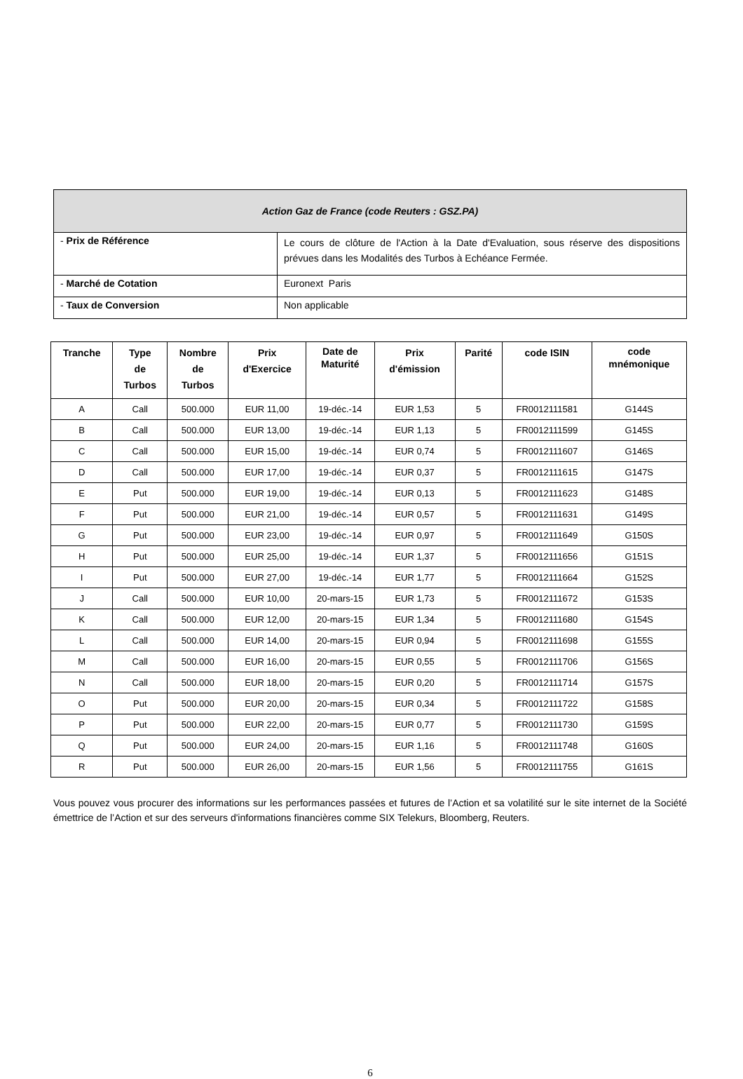| Action Gaz de France (code Reuters : GSZ.PA) | |
| --- | --- |
| - Prix de Référence | Le cours de clôture de l'Action à la Date d'Evaluation, sous réserve des dispositions prévues dans les Modalités des Turbos à Echéance Fermée. |
| - Marché de Cotation | Euronext Paris |
| - Taux de Conversion | Non applicable |
| Tranche | Type de Turbos | Nombre de Turbos | Prix d'Exercice | Date de Maturité | Prix d'émission | Parité | code ISIN | code mnémonique |
| --- | --- | --- | --- | --- | --- | --- | --- | --- |
| A | Call | 500.000 | EUR 11,00 | 19-déc.-14 | EUR 1,53 | 5 | FR0012111581 | G144S |
| B | Call | 500.000 | EUR 13,00 | 19-déc.-14 | EUR 1,13 | 5 | FR0012111599 | G145S |
| C | Call | 500.000 | EUR 15,00 | 19-déc.-14 | EUR 0,74 | 5 | FR0012111607 | G146S |
| D | Call | 500.000 | EUR 17,00 | 19-déc.-14 | EUR 0,37 | 5 | FR0012111615 | G147S |
| E | Put | 500.000 | EUR 19,00 | 19-déc.-14 | EUR 0,13 | 5 | FR0012111623 | G148S |
| F | Put | 500.000 | EUR 21,00 | 19-déc.-14 | EUR 0,57 | 5 | FR0012111631 | G149S |
| G | Put | 500.000 | EUR 23,00 | 19-déc.-14 | EUR 0,97 | 5 | FR0012111649 | G150S |
| H | Put | 500.000 | EUR 25,00 | 19-déc.-14 | EUR 1,37 | 5 | FR0012111656 | G151S |
| I | Put | 500.000 | EUR 27,00 | 19-déc.-14 | EUR 1,77 | 5 | FR0012111664 | G152S |
| J | Call | 500.000 | EUR 10,00 | 20-mars-15 | EUR 1,73 | 5 | FR0012111672 | G153S |
| K | Call | 500.000 | EUR 12,00 | 20-mars-15 | EUR 1,34 | 5 | FR0012111680 | G154S |
| L | Call | 500.000 | EUR 14,00 | 20-mars-15 | EUR 0,94 | 5 | FR0012111698 | G155S |
| M | Call | 500.000 | EUR 16,00 | 20-mars-15 | EUR 0,55 | 5 | FR0012111706 | G156S |
| N | Call | 500.000 | EUR 18,00 | 20-mars-15 | EUR 0,20 | 5 | FR0012111714 | G157S |
| O | Put | 500.000 | EUR 20,00 | 20-mars-15 | EUR 0,34 | 5 | FR0012111722 | G158S |
| P | Put | 500.000 | EUR 22,00 | 20-mars-15 | EUR 0,77 | 5 | FR0012111730 | G159S |
| Q | Put | 500.000 | EUR 24,00 | 20-mars-15 | EUR 1,16 | 5 | FR0012111748 | G160S |
| R | Put | 500.000 | EUR 26,00 | 20-mars-15 | EUR 1,56 | 5 | FR0012111755 | G161S |
Vous pouvez vous procurer des informations sur les performances passées et futures de l’Action et sa volatilité sur le site internet de la Société émettrice de l’Action et sur des serveurs d'informations financières comme SIX Telekurs, Bloomberg, Reuters.
6